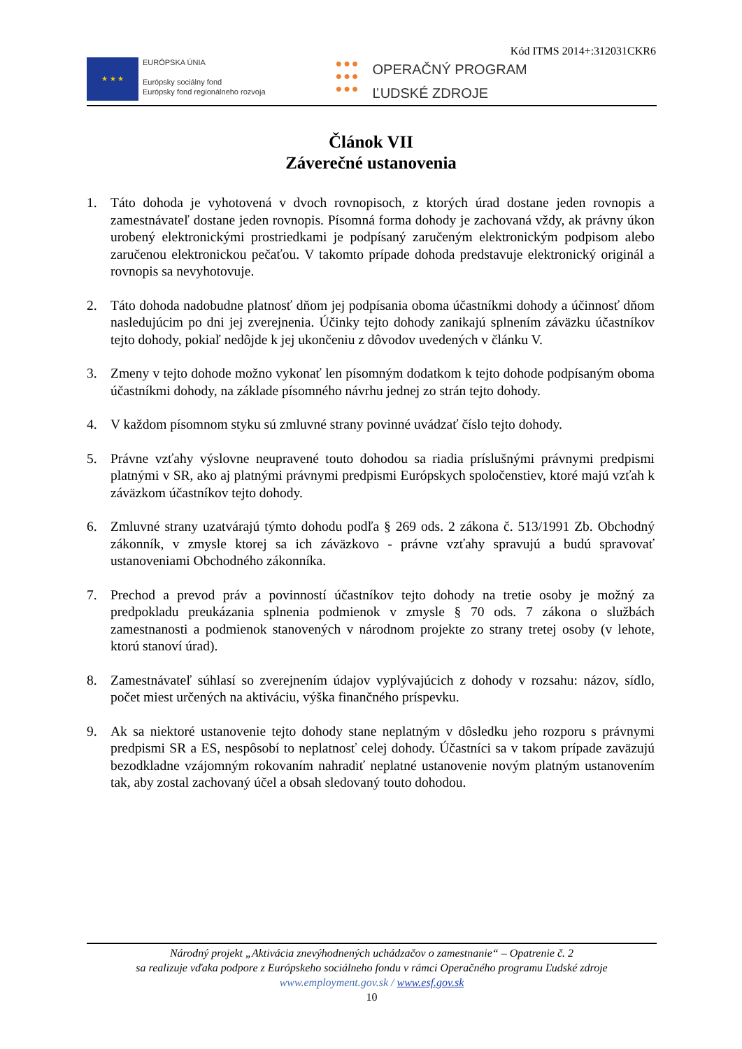Kód ITMS 2014+:312031CKR6
★ ★ ★
EURÓPSKA ÚNIA
Európsky sociálny fond
Európsky fond regionálneho rozvoja
●●●
●●●
●●●
OPERAČNÝ PROGRAM
ĽUDSKÉ ZDROJE
Článok VII
Záverečné ustanovenia
1. Táto dohoda je vyhotovená v dvoch rovnopisoch, z ktorých úrad dostane jeden rovnopis a zamestnávateľ dostane jeden rovnopis. Písomná forma dohody je zachovaná vždy, ak právny úkon urobený elektronickými prostriedkami je podpísaný zaručeným elektronickým podpisom alebo zaručenou elektronickou pečaťou. V takomto prípade dohoda predstavuje elektronický originál a rovnopis sa nevyhotovuje.
2. Táto dohoda nadobudne platnosť dňom jej podpísania oboma účastníkmi dohody a účinnosť dňom nasledujúcim po dni jej zverejnenia. Účinky tejto dohody zanikajú splnením záväzku účastníkov tejto dohody, pokiaľ nedôjde k jej ukončeniu z dôvodov uvedených v článku V.
3. Zmeny v tejto dohode možno vykonať len písomným dodatkom k tejto dohode podpísaným oboma účastníkmi dohody, na základe písomného návrhu jednej zo strán tejto dohody.
4. V každom písomnom styku sú zmluvné strany povinné uvádzať číslo tejto dohody.
5. Právne vzťahy výslovne neupravené touto dohodou sa riadia príslušnými právnymi predpismi platnými v SR, ako aj platnými právnymi predpismi Európskych spoločenstiev, ktoré majú vzťah k záväzkom účastníkov tejto dohody.
6. Zmluvné strany uzatvárajú týmto dohodu podľa § 269 ods. 2 zákona č. 513/1991 Zb. Obchodný zákonník, v zmysle ktorej sa ich záväzkovo - právne vzťahy spravujú a budú spravovať ustanoveniami Obchodného zákonníka.
7. Prechod a prevod práv a povinností účastníkov tejto dohody na tretie osoby je možný za predpokladu preukázania splnenia podmienok v zmysle § 70 ods. 7 zákona o službách zamestnanosti a podmienok stanovených v národnom projekte zo strany tretej osoby (v lehote, ktorú stanoví úrad).
8. Zamestnávateľ súhlasí so zverejnením údajov vyplývajúcich z dohody v rozsahu: názov, sídlo, počet miest určených na aktiváciu, výška finančného príspevku.
9. Ak sa niektoré ustanovenie tejto dohody stane neplatným v dôsledku jeho rozporu s právnymi predpismi SR a ES, nespôsobí to neplatnosť celej dohody. Účastníci sa v takom prípade zaväzujú bezodkladne vzájomným rokovaním nahradiť neplatné ustanovenie novým platným ustanovením tak, aby zostal zachovaný účel a obsah sledovaný touto dohodou.
Národný projekt „Aktivácia znevýhodnených uchádzačov o zamestnanie“ – Opatrenie č. 2
sa realizuje vďaka podpore z Európskeho sociálneho fondu v rámci Operačného programu Ľudské zdroje
www.employment.gov.sk / www.esf.gov.sk
10